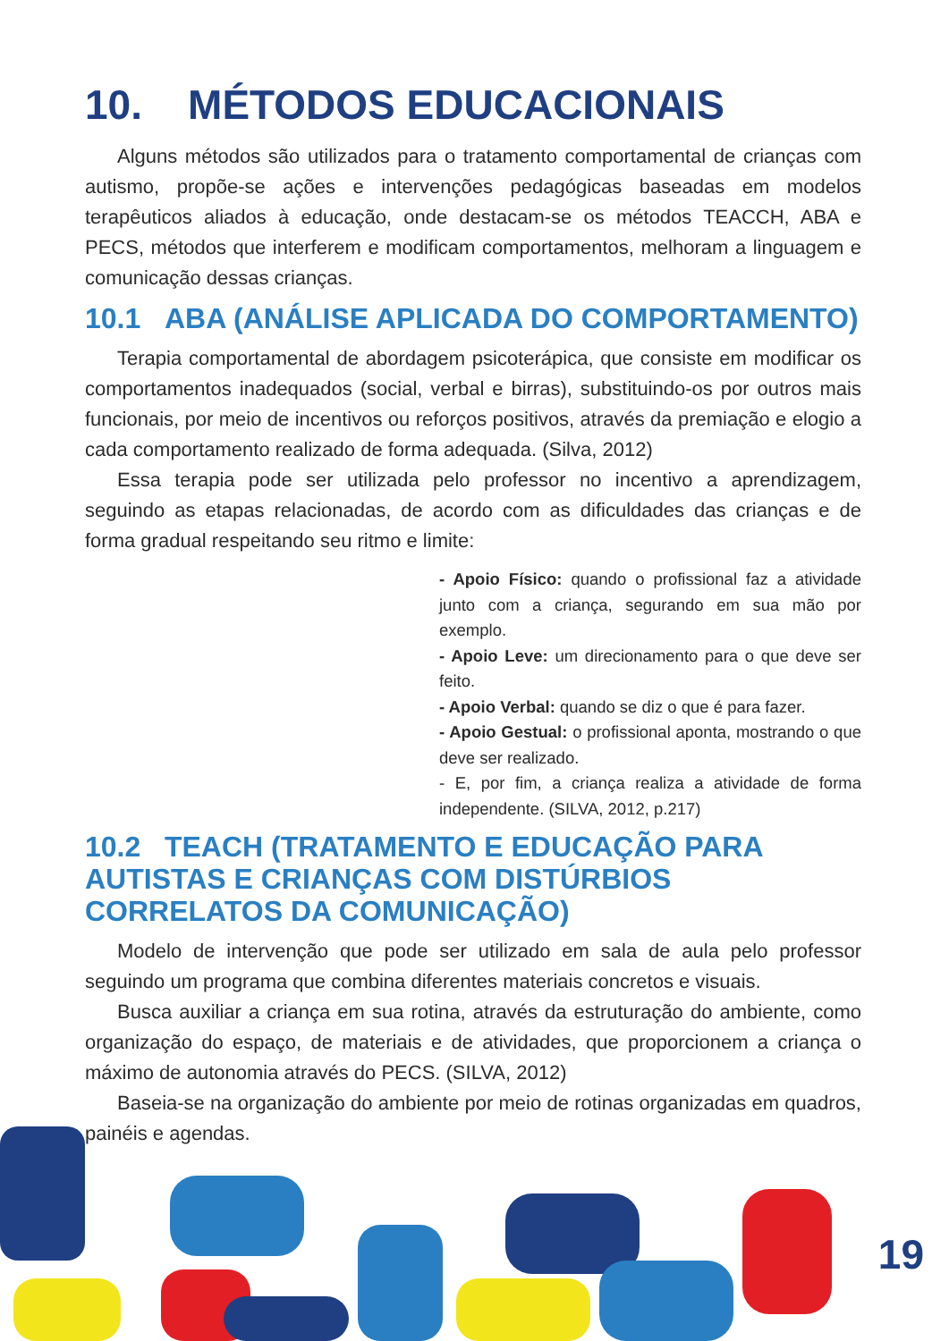10. MÉTODOS EDUCACIONAIS
Alguns métodos são utilizados para o tratamento comportamental de crianças com autismo, propõe-se ações e intervenções pedagógicas baseadas em modelos terapêuticos aliados à educação, onde destacam-se os métodos TEACCH, ABA e PECS, métodos que interferem e modificam comportamentos, melhoram a linguagem e comunicação dessas crianças.
10.1 ABA (ANÁLISE APLICADA DO COMPORTAMENTO)
Terapia comportamental de abordagem psicoterápica, que consiste em modificar os comportamentos inadequados (social, verbal e birras), substituindo-os por outros mais funcionais, por meio de incentivos ou reforços positivos, através da premiação e elogio a cada comportamento realizado de forma adequada. (Silva, 2012)
Essa terapia pode ser utilizada pelo professor no incentivo a aprendizagem, seguindo as etapas relacionadas, de acordo com as dificuldades das crianças e de forma gradual respeitando seu ritmo e limite:
- Apoio Físico: quando o profissional faz a atividade junto com a criança, segurando em sua mão por exemplo.
- Apoio Leve: um direcionamento para o que deve ser feito.
- Apoio Verbal: quando se diz o que é para fazer.
- Apoio Gestual: o profissional aponta, mostrando o que deve ser realizado.
- E, por fim, a criança realiza a atividade de forma independente. (SILVA, 2012, p.217)
10.2 TEACH (TRATAMENTO E EDUCAÇÃO PARA AUTISTAS E CRIANÇAS COM DISTÚRBIOS CORRELATOS DA COMUNICAÇÃO)
Modelo de intervenção que pode ser utilizado em sala de aula pelo professor seguindo um programa que combina diferentes materiais concretos e visuais.
Busca auxiliar a criança em sua rotina, através da estruturação do ambiente, como organização do espaço, de materiais e de atividades, que proporcionem a criança o máximo de autonomia através do PECS. (SILVA, 2012)
Baseia-se na organização do ambiente por meio de rotinas organizadas em quadros, painéis e agendas.
19